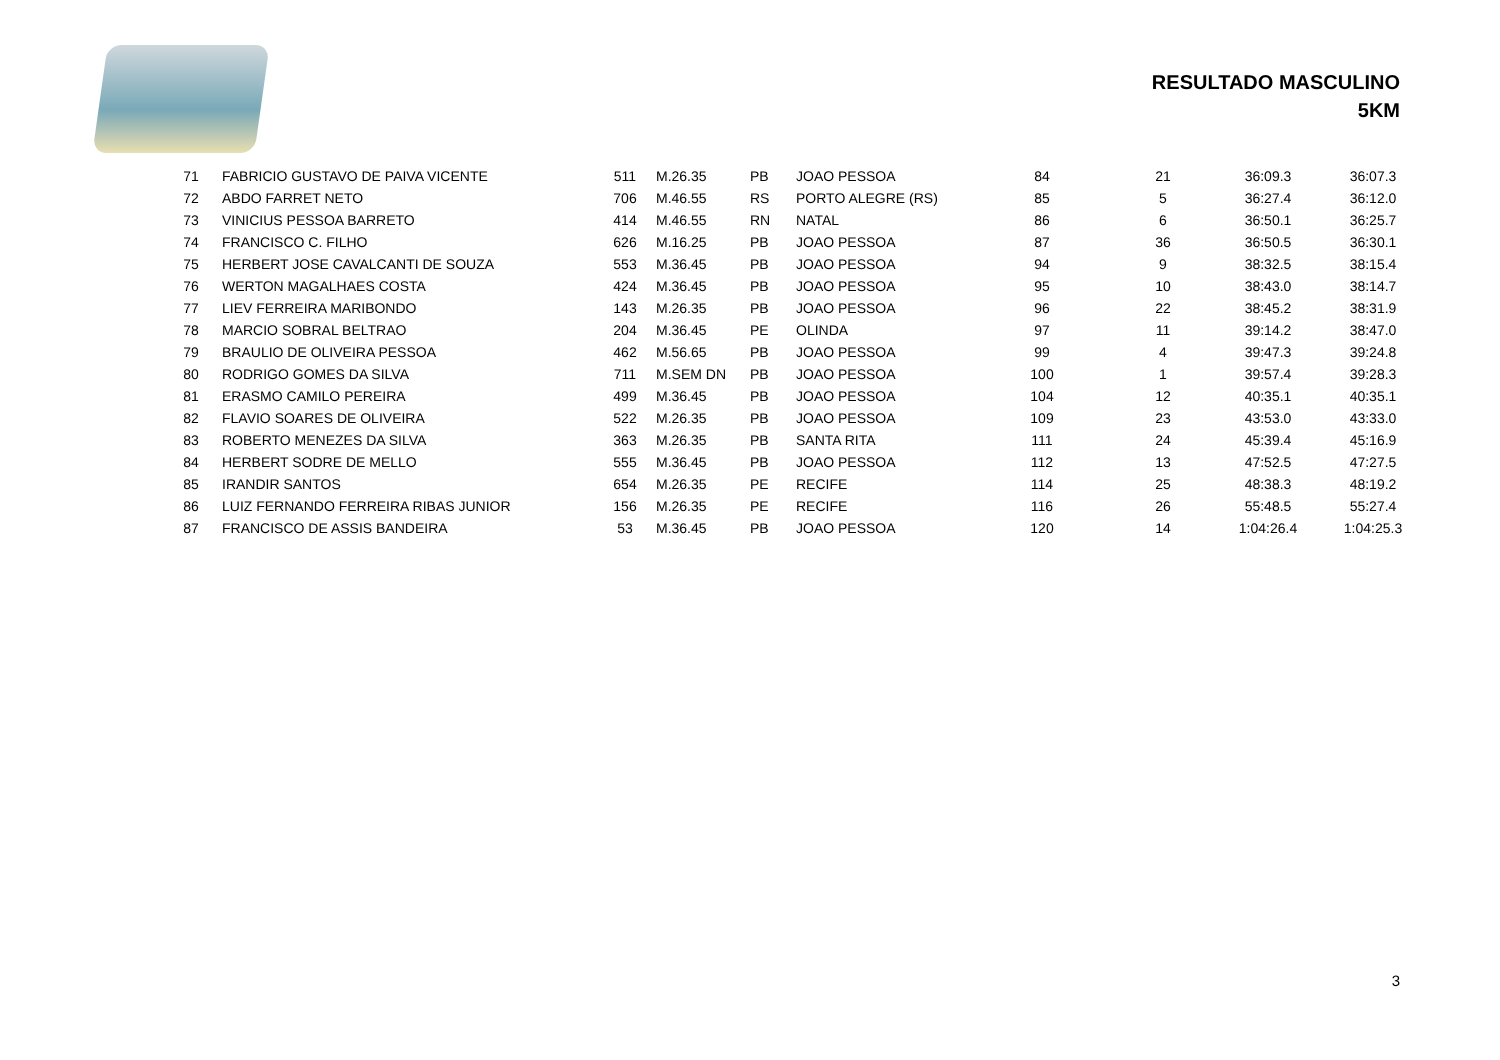RESULTADO MASCULINO
5KM
| 71 | FABRICIO GUSTAVO DE PAIVA VICENTE | 511 | M.26.35 | PB | JOAO PESSOA | 84 | 21 | 36:09.3 | 36:07.3 |
| 72 | ABDO FARRET NETO | 706 | M.46.55 | RS | PORTO ALEGRE (RS) | 85 | 5 | 36:27.4 | 36:12.0 |
| 73 | VINICIUS PESSOA BARRETO | 414 | M.46.55 | RN | NATAL | 86 | 6 | 36:50.1 | 36:25.7 |
| 74 | FRANCISCO C. FILHO | 626 | M.16.25 | PB | JOAO PESSOA | 87 | 36 | 36:50.5 | 36:30.1 |
| 75 | HERBERT JOSE CAVALCANTI DE SOUZA | 553 | M.36.45 | PB | JOAO PESSOA | 94 | 9 | 38:32.5 | 38:15.4 |
| 76 | WERTON MAGALHAES COSTA | 424 | M.36.45 | PB | JOAO PESSOA | 95 | 10 | 38:43.0 | 38:14.7 |
| 77 | LIEV FERREIRA MARIBONDO | 143 | M.26.35 | PB | JOAO PESSOA | 96 | 22 | 38:45.2 | 38:31.9 |
| 78 | MARCIO SOBRAL BELTRAO | 204 | M.36.45 | PE | OLINDA | 97 | 11 | 39:14.2 | 38:47.0 |
| 79 | BRAULIO DE OLIVEIRA PESSOA | 462 | M.56.65 | PB | JOAO PESSOA | 99 | 4 | 39:47.3 | 39:24.8 |
| 80 | RODRIGO GOMES DA SILVA | 711 | M.SEM DN | PB | JOAO PESSOA | 100 | 1 | 39:57.4 | 39:28.3 |
| 81 | ERASMO CAMILO PEREIRA | 499 | M.36.45 | PB | JOAO PESSOA | 104 | 12 | 40:35.1 | 40:35.1 |
| 82 | FLAVIO SOARES DE OLIVEIRA | 522 | M.26.35 | PB | JOAO PESSOA | 109 | 23 | 43:53.0 | 43:33.0 |
| 83 | ROBERTO MENEZES DA SILVA | 363 | M.26.35 | PB | SANTA RITA | 111 | 24 | 45:39.4 | 45:16.9 |
| 84 | HERBERT SODRE DE MELLO | 555 | M.36.45 | PB | JOAO PESSOA | 112 | 13 | 47:52.5 | 47:27.5 |
| 85 | IRANDIR SANTOS | 654 | M.26.35 | PE | RECIFE | 114 | 25 | 48:38.3 | 48:19.2 |
| 86 | LUIZ FERNANDO FERREIRA RIBAS JUNIOR | 156 | M.26.35 | PE | RECIFE | 116 | 26 | 55:48.5 | 55:27.4 |
| 87 | FRANCISCO DE ASSIS BANDEIRA | 53 | M.36.45 | PB | JOAO PESSOA | 120 | 14 | 1:04:26.4 | 1:04:25.3 |
3